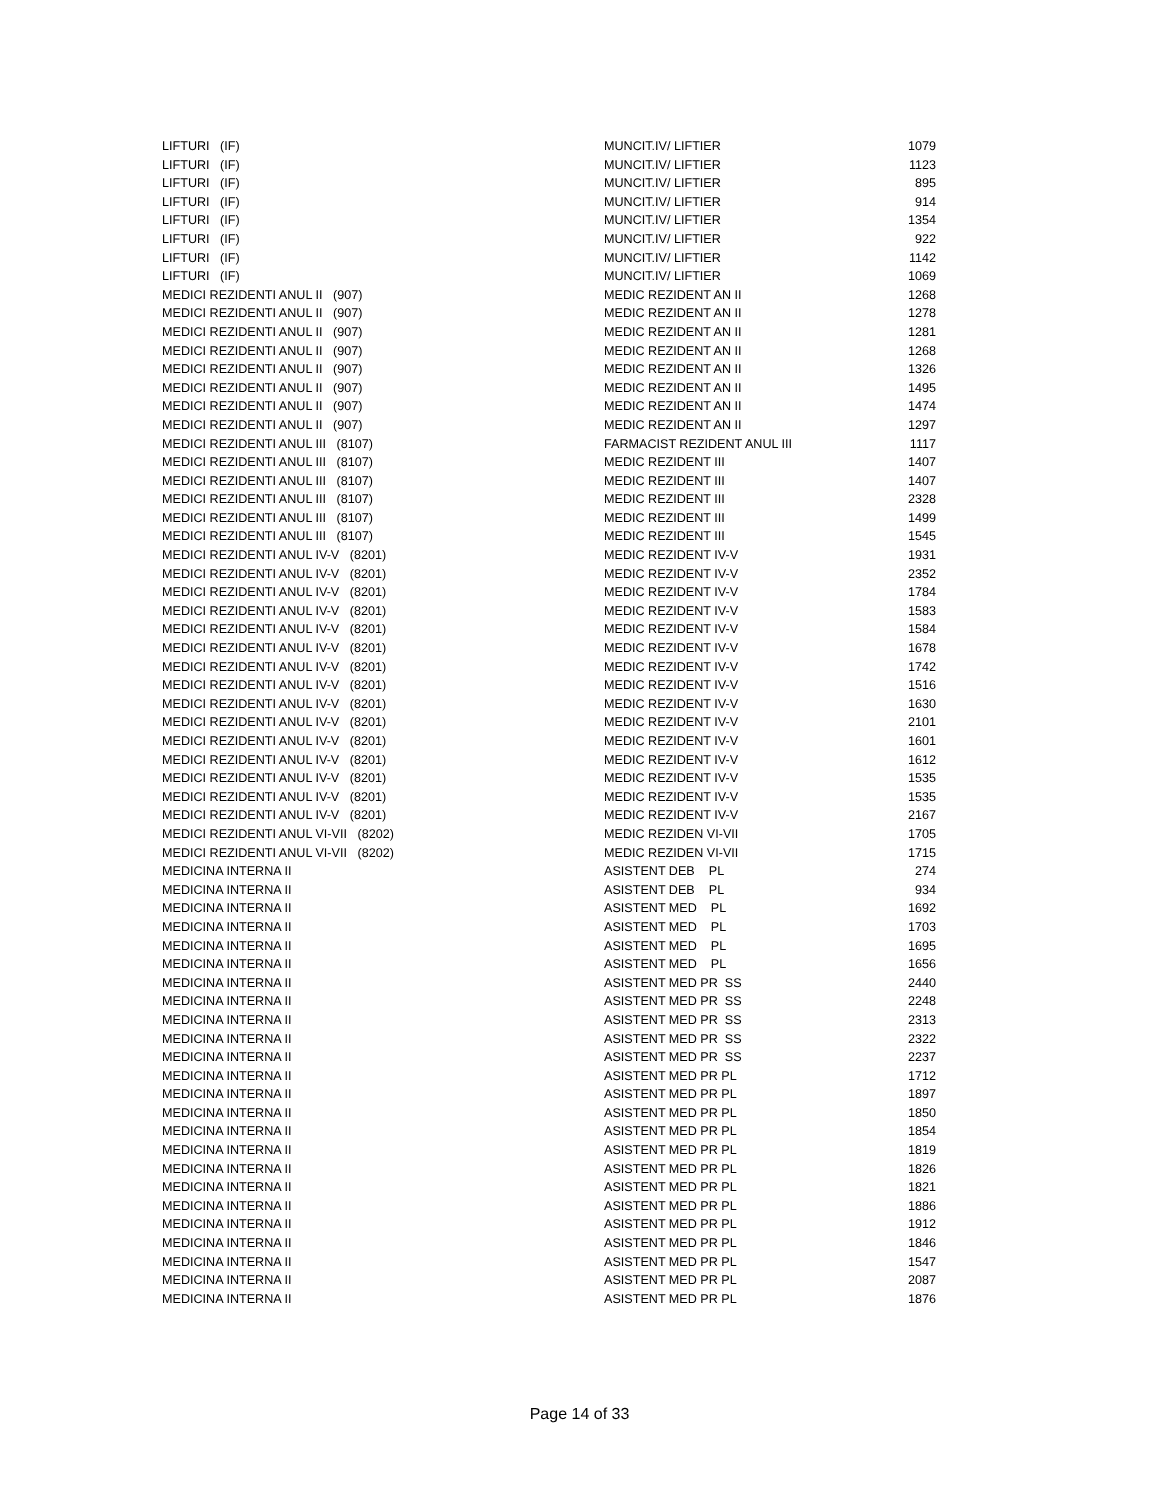| LIFTURI (IF) | MUNCIT.IV/ LIFTIER | 1079 |
| LIFTURI (IF) | MUNCIT.IV/ LIFTIER | 1123 |
| LIFTURI (IF) | MUNCIT.IV/ LIFTIER | 895 |
| LIFTURI (IF) | MUNCIT.IV/ LIFTIER | 914 |
| LIFTURI (IF) | MUNCIT.IV/ LIFTIER | 1354 |
| LIFTURI (IF) | MUNCIT.IV/ LIFTIER | 922 |
| LIFTURI (IF) | MUNCIT.IV/ LIFTIER | 1142 |
| LIFTURI (IF) | MUNCIT.IV/ LIFTIER | 1069 |
| MEDICI REZIDENTI ANUL II (907) | MEDIC REZIDENT AN II | 1268 |
| MEDICI REZIDENTI ANUL II (907) | MEDIC REZIDENT AN II | 1278 |
| MEDICI REZIDENTI ANUL II (907) | MEDIC REZIDENT AN II | 1281 |
| MEDICI REZIDENTI ANUL II (907) | MEDIC REZIDENT AN II | 1268 |
| MEDICI REZIDENTI ANUL II (907) | MEDIC REZIDENT AN II | 1326 |
| MEDICI REZIDENTI ANUL II (907) | MEDIC REZIDENT AN II | 1495 |
| MEDICI REZIDENTI ANUL II (907) | MEDIC REZIDENT AN II | 1474 |
| MEDICI REZIDENTI ANUL II (907) | MEDIC REZIDENT AN II | 1297 |
| MEDICI REZIDENTI ANUL III (8107) | FARMACIST REZIDENT ANUL III | 1117 |
| MEDICI REZIDENTI ANUL III (8107) | MEDIC REZIDENT III | 1407 |
| MEDICI REZIDENTI ANUL III (8107) | MEDIC REZIDENT III | 1407 |
| MEDICI REZIDENTI ANUL III (8107) | MEDIC REZIDENT III | 2328 |
| MEDICI REZIDENTI ANUL III (8107) | MEDIC REZIDENT III | 1499 |
| MEDICI REZIDENTI ANUL III (8107) | MEDIC REZIDENT III | 1545 |
| MEDICI REZIDENTI ANUL IV-V (8201) | MEDIC REZIDENT IV-V | 1931 |
| MEDICI REZIDENTI ANUL IV-V (8201) | MEDIC REZIDENT IV-V | 2352 |
| MEDICI REZIDENTI ANUL IV-V (8201) | MEDIC REZIDENT IV-V | 1784 |
| MEDICI REZIDENTI ANUL IV-V (8201) | MEDIC REZIDENT IV-V | 1583 |
| MEDICI REZIDENTI ANUL IV-V (8201) | MEDIC REZIDENT IV-V | 1584 |
| MEDICI REZIDENTI ANUL IV-V (8201) | MEDIC REZIDENT IV-V | 1678 |
| MEDICI REZIDENTI ANUL IV-V (8201) | MEDIC REZIDENT IV-V | 1742 |
| MEDICI REZIDENTI ANUL IV-V (8201) | MEDIC REZIDENT IV-V | 1516 |
| MEDICI REZIDENTI ANUL IV-V (8201) | MEDIC REZIDENT IV-V | 1630 |
| MEDICI REZIDENTI ANUL IV-V (8201) | MEDIC REZIDENT IV-V | 2101 |
| MEDICI REZIDENTI ANUL IV-V (8201) | MEDIC REZIDENT IV-V | 1601 |
| MEDICI REZIDENTI ANUL IV-V (8201) | MEDIC REZIDENT IV-V | 1612 |
| MEDICI REZIDENTI ANUL IV-V (8201) | MEDIC REZIDENT IV-V | 1535 |
| MEDICI REZIDENTI ANUL IV-V (8201) | MEDIC REZIDENT IV-V | 1535 |
| MEDICI REZIDENTI ANUL IV-V (8201) | MEDIC REZIDENT IV-V | 2167 |
| MEDICI REZIDENTI ANUL VI-VII (8202) | MEDIC REZIDEN VI-VII | 1705 |
| MEDICI REZIDENTI ANUL VI-VII (8202) | MEDIC REZIDEN VI-VII | 1715 |
| MEDICINA INTERNA II | ASISTENT DEB PL | 274 |
| MEDICINA INTERNA II | ASISTENT DEB PL | 934 |
| MEDICINA INTERNA II | ASISTENT MED PL | 1692 |
| MEDICINA INTERNA II | ASISTENT MED PL | 1703 |
| MEDICINA INTERNA II | ASISTENT MED PL | 1695 |
| MEDICINA INTERNA II | ASISTENT MED PL | 1656 |
| MEDICINA INTERNA II | ASISTENT MED PR SS | 2440 |
| MEDICINA INTERNA II | ASISTENT MED PR SS | 2248 |
| MEDICINA INTERNA II | ASISTENT MED PR SS | 2313 |
| MEDICINA INTERNA II | ASISTENT MED PR SS | 2322 |
| MEDICINA INTERNA II | ASISTENT MED PR SS | 2237 |
| MEDICINA INTERNA II | ASISTENT MED PR PL | 1712 |
| MEDICINA INTERNA II | ASISTENT MED PR PL | 1897 |
| MEDICINA INTERNA II | ASISTENT MED PR PL | 1850 |
| MEDICINA INTERNA II | ASISTENT MED PR PL | 1854 |
| MEDICINA INTERNA II | ASISTENT MED PR PL | 1819 |
| MEDICINA INTERNA II | ASISTENT MED PR PL | 1826 |
| MEDICINA INTERNA II | ASISTENT MED PR PL | 1821 |
| MEDICINA INTERNA II | ASISTENT MED PR PL | 1886 |
| MEDICINA INTERNA II | ASISTENT MED PR PL | 1912 |
| MEDICINA INTERNA II | ASISTENT MED PR PL | 1846 |
| MEDICINA INTERNA II | ASISTENT MED PR PL | 1547 |
| MEDICINA INTERNA II | ASISTENT MED PR PL | 2087 |
| MEDICINA INTERNA II | ASISTENT MED PR PL | 1876 |
Page 14 of 33